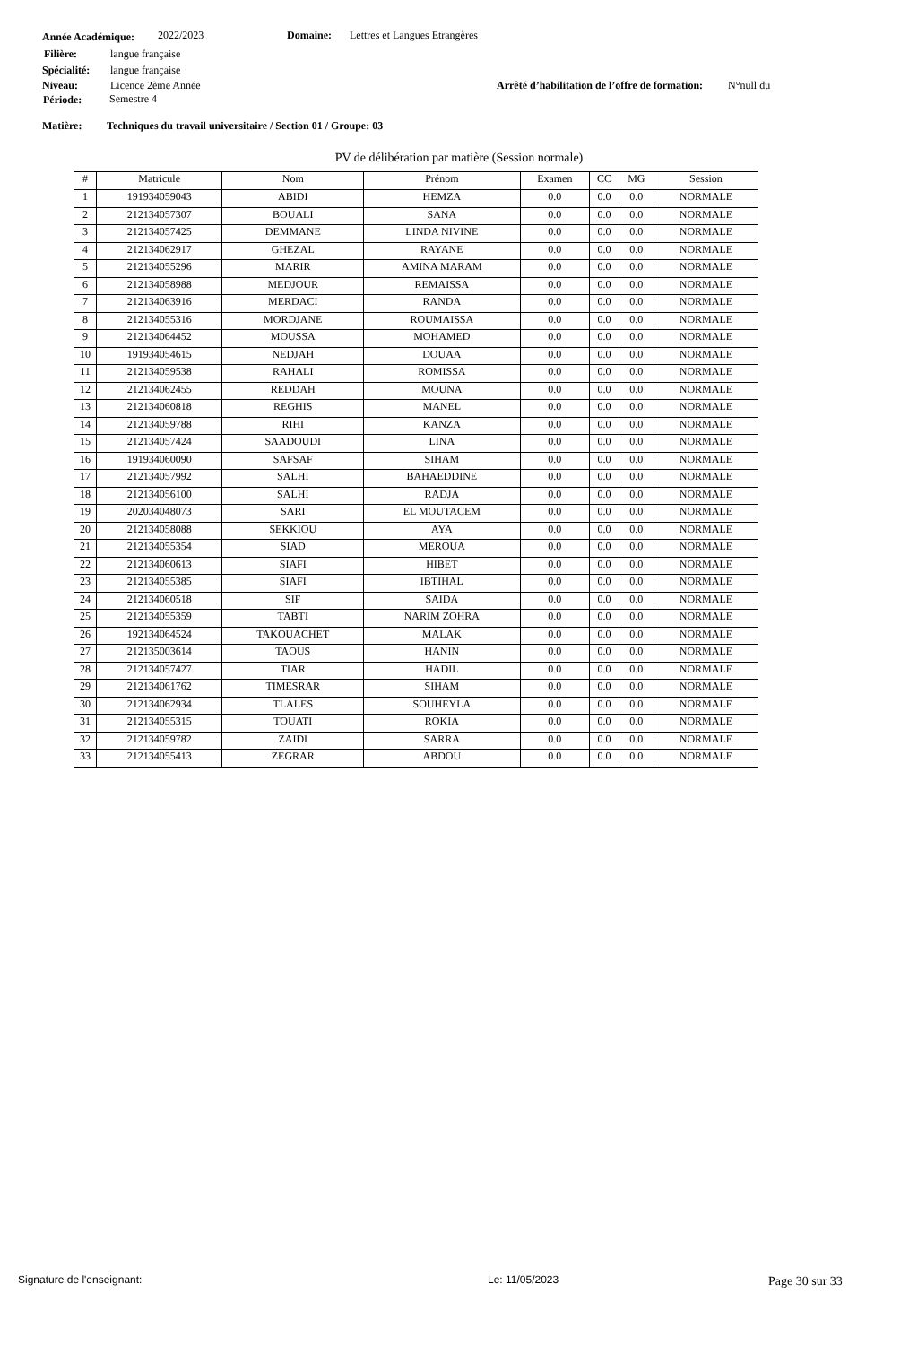Année Académique: 2022/2023 Domaine: Lettres et Langues Etrangères
Filière: langue française
Spécialité: langue française
Niveau: Licence 2ème Année Arrêté d’habilitation de l’offre de formation: N°null du
Période: Semestre 4
Matière: Techniques du travail universitaire / Section 01 / Groupe: 03
PV de délibération par matière (Session normale)
| # | Matricule | Nom | Prénom | Examen | CC | MG | Session |
| --- | --- | --- | --- | --- | --- | --- | --- |
| 1 | 191934059043 | ABIDI | HEMZA | 0.0 | 0.0 | 0.0 | NORMALE |
| 2 | 212134057307 | BOUALI | SANA | 0.0 | 0.0 | 0.0 | NORMALE |
| 3 | 212134057425 | DEMMANE | LINDA NIVINE | 0.0 | 0.0 | 0.0 | NORMALE |
| 4 | 212134062917 | GHEZAL | RAYANE | 0.0 | 0.0 | 0.0 | NORMALE |
| 5 | 212134055296 | MARIR | AMINA MARAM | 0.0 | 0.0 | 0.0 | NORMALE |
| 6 | 212134058988 | MEDJOUR | REMAISSA | 0.0 | 0.0 | 0.0 | NORMALE |
| 7 | 212134063916 | MERDACI | RANDA | 0.0 | 0.0 | 0.0 | NORMALE |
| 8 | 212134055316 | MORDJANE | ROUMAISSA | 0.0 | 0.0 | 0.0 | NORMALE |
| 9 | 212134064452 | MOUSSA | MOHAMED | 0.0 | 0.0 | 0.0 | NORMALE |
| 10 | 191934054615 | NEDJAH | DOUAA | 0.0 | 0.0 | 0.0 | NORMALE |
| 11 | 212134059538 | RAHALI | ROMISSA | 0.0 | 0.0 | 0.0 | NORMALE |
| 12 | 212134062455 | REDDAH | MOUNA | 0.0 | 0.0 | 0.0 | NORMALE |
| 13 | 212134060818 | REGHIS | MANEL | 0.0 | 0.0 | 0.0 | NORMALE |
| 14 | 212134059788 | RIHI | KANZA | 0.0 | 0.0 | 0.0 | NORMALE |
| 15 | 212134057424 | SAADOUDI | LINA | 0.0 | 0.0 | 0.0 | NORMALE |
| 16 | 191934060090 | SAFSAF | SIHAM | 0.0 | 0.0 | 0.0 | NORMALE |
| 17 | 212134057992 | SALHI | BAHAEDDINE | 0.0 | 0.0 | 0.0 | NORMALE |
| 18 | 212134056100 | SALHI | RADJA | 0.0 | 0.0 | 0.0 | NORMALE |
| 19 | 202034048073 | SARI | EL MOUTACEM | 0.0 | 0.0 | 0.0 | NORMALE |
| 20 | 212134058088 | SEKKIOU | AYA | 0.0 | 0.0 | 0.0 | NORMALE |
| 21 | 212134055354 | SIAD | MEROUA | 0.0 | 0.0 | 0.0 | NORMALE |
| 22 | 212134060613 | SIAFI | HIBET | 0.0 | 0.0 | 0.0 | NORMALE |
| 23 | 212134055385 | SIAFI | IBTIHAL | 0.0 | 0.0 | 0.0 | NORMALE |
| 24 | 212134060518 | SIF | SAIDA | 0.0 | 0.0 | 0.0 | NORMALE |
| 25 | 212134055359 | TABTI | NARIM ZOHRA | 0.0 | 0.0 | 0.0 | NORMALE |
| 26 | 192134064524 | TAKOUACHET | MALAK | 0.0 | 0.0 | 0.0 | NORMALE |
| 27 | 212135003614 | TAOUS | HANIN | 0.0 | 0.0 | 0.0 | NORMALE |
| 28 | 212134057427 | TIAR | HADIL | 0.0 | 0.0 | 0.0 | NORMALE |
| 29 | 212134061762 | TIMESRAR | SIHAM | 0.0 | 0.0 | 0.0 | NORMALE |
| 30 | 212134062934 | TLALES | SOUHEYLA | 0.0 | 0.0 | 0.0 | NORMALE |
| 31 | 212134055315 | TOUATI | ROKIA | 0.0 | 0.0 | 0.0 | NORMALE |
| 32 | 212134059782 | ZAIDI | SARRA | 0.0 | 0.0 | 0.0 | NORMALE |
| 33 | 212134055413 | ZEGRAR | ABDOU | 0.0 | 0.0 | 0.0 | NORMALE |
Signature de l'enseignant: Le: 11/05/2023 Page 30 sur 33